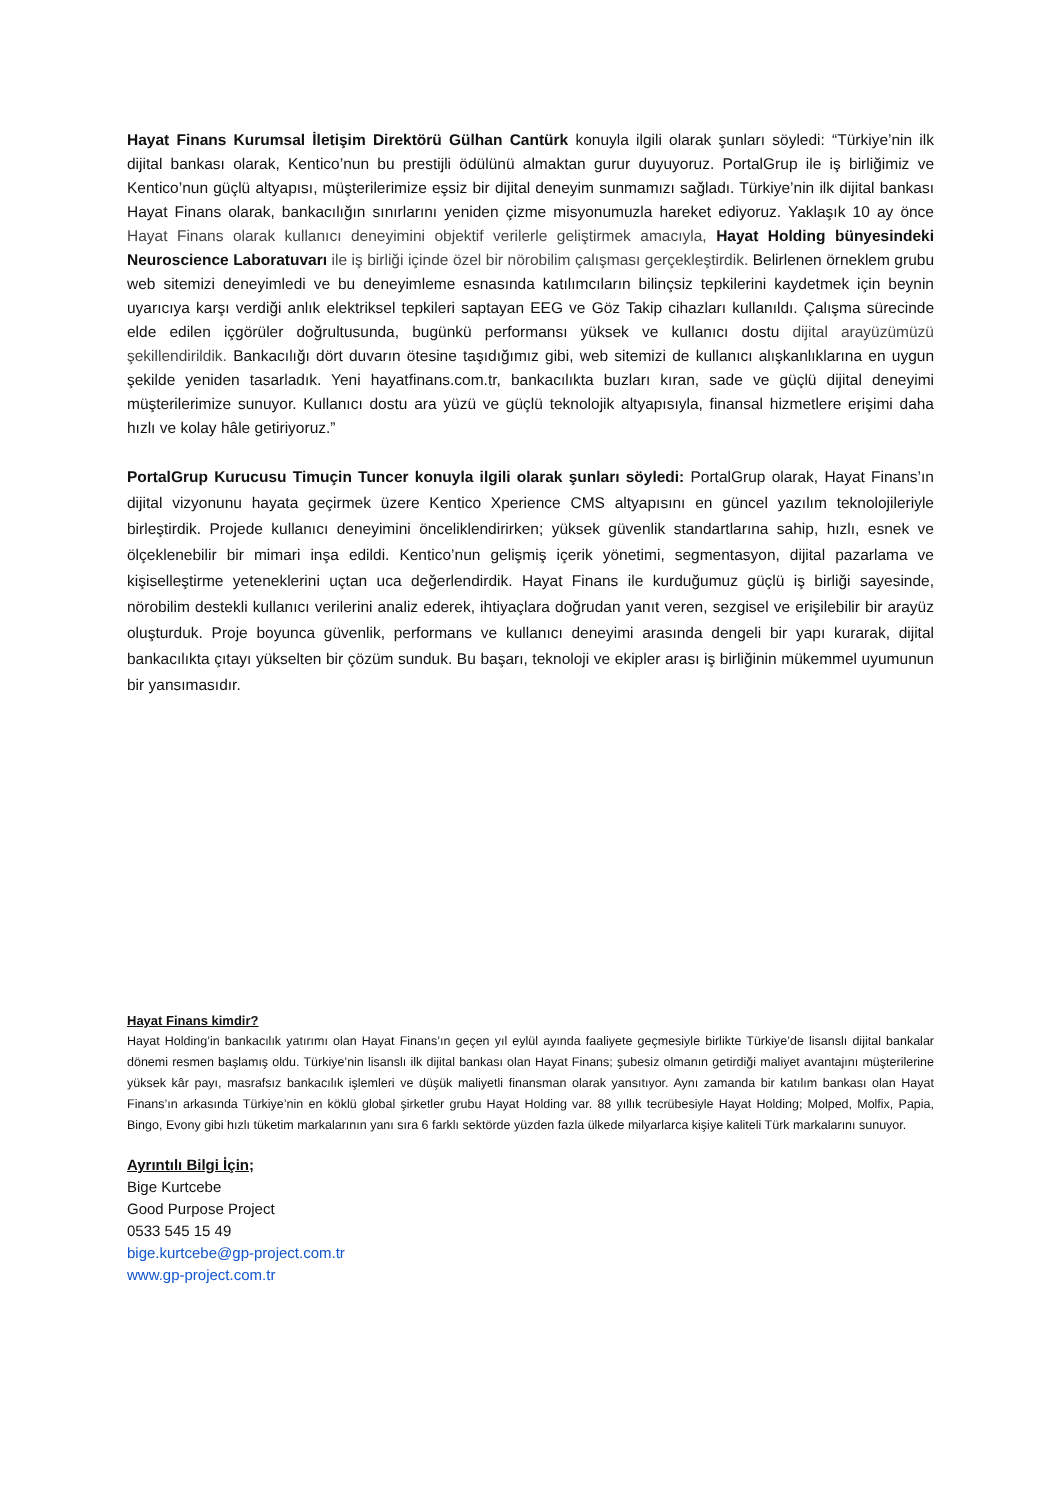Hayat Finans Kurumsal İletişim Direktörü Gülhan Cantürk konuyla ilgili olarak şunları söyledi: “Türkiye’nin ilk dijital bankası olarak, Kentico’nun bu prestijli ödülünü almaktan gurur duyuyoruz. PortalGrup ile iş birliğimiz ve Kentico’nun güçlü altyapısı, müşterilerimize eşsiz bir dijital deneyim sunmamızı sağladı. Türkiye’nin ilk dijital bankası Hayat Finans olarak, bankacılığın sınırlarını yeniden çizme misyonumuzla hareket ediyoruz. Yaklaşık 10 ay önce Hayat Finans olarak kullanıcı deneyimini objektif verilerle geliştirmek amacıyla, Hayat Holding bünyesindeki Neuroscience Laboratuvarı ile iş birliği içinde özel bir nörobilim çalışması gerçekleştirdik. Belirlenen örneklem grubu web sitemizi deneyimledi ve bu deneyimleme esnasında katılımcıların bilinçsiz tepkilerini kaydetmek için beynin uyarıcıya karşı verdiği anlık elektriksel tepkileri saptayan EEG ve Göz Takip cihazları kullanıldı. Çalışma sürecinde elde edilen içgörüler doğrultusunda, bugünkü performansı yüksek ve kullanıcı dostu dijital arayüzümüzü şekillendirildik. Bankacılığı dört duvarın ötesine taşıdığımız gibi, web sitemizi de kullanıcı alışkanlıklarına en uygun şekilde yeniden tasarladık. Yeni hayatfinans.com.tr, bankacılıkta buzları kıran, sade ve güçlü dijital deneyimi müşterilerimize sunuyor. Kullanıcı dostu ara yüzü ve güçlü teknolojik altyapısıyla, finansal hizmetlere erişimi daha hızlı ve kolay hâle getiriyoruz.”
PortalGrup Kurucusu Timuçin Tuncer konuyla ilgili olarak şunları söyledi: PortalGrup olarak, Hayat Finans’ın dijital vizyonunu hayata geçirmek üzere Kentico Xperience CMS altyapısını en güncel yazılım teknolojileriyle birleştirdik. Projede kullanıcı deneyimini önceliklendirirken; yüksek güvenlik standartlarına sahip, hızlı, esnek ve ölçeklenebilir bir mimari inşa edildi. Kentico’nun gelişmiş içerik yönetimi, segmentasyon, dijital pazarlama ve kişiselleştirme yeteneklerini uçtan uca değerlendirdik. Hayat Finans ile kurduğumuz güçlü iş birliği sayesinde, nörobilim destekli kullanıcı verilerini analiz ederek, ihtiyaçlara doğrudan yanıt veren, sezgisel ve erişilebilir bir arayüz oluşturduk. Proje boyunca güvenlik, performans ve kullanıcı deneyimi arasında dengeli bir yapı kurarak, dijital bankacılıkta çıtayı yükselten bir çözüm sunduk. Bu başarı, teknoloji ve ekipler arası iş birliğinin mükemmel uyumunun bir yansımasıdır.
Hayat Finans kimdir?
Hayat Holding’in bankacılık yatırımı olan Hayat Finans’ın geçen yıl eylül ayında faaliyete geçmesiyle birlikte Türkiye’de lisanslı dijital bankalar dönemi resmen başlamış oldu. Türkiye’nin lisanslı ilk dijital bankası olan Hayat Finans; şubesiz olmanın getirdiği maliyet avantajını müşterilerine yüksek kâr payı, masrafsız bankacılık işlemleri ve düşük maliyetli finansman olarak yansıtıyor. Aynı zamanda bir katılım bankası olan Hayat Finans’ın arkasında Türkiye’nin en köklü global şirketler grubu Hayat Holding var. 88 yıllık tecrübesiyle Hayat Holding; Molped, Molfix, Papia, Bingo, Evony gibi hızlı tüketim markalarının yanı sıra 6 farklı sektörde yüzden fazla ülkede milyarlarca kişiye kaliteli Türk markalarını sunuyor.
Ayrıntılı Bilgi İçin;
Bige Kurtcebe
Good Purpose Project
0533 545 15 49
bige.kurtcebe@gp-project.com.tr
www.gp-project.com.tr